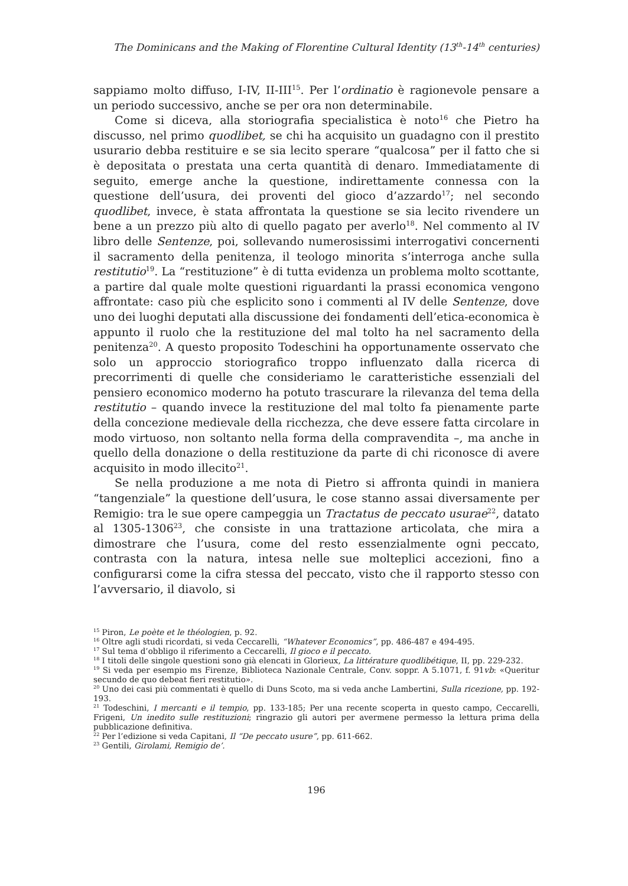The Dominicans and the Making of Florentine Cultural Identity (13<sup>th</sup>-14<sup>th</sup> centuries)
sappiamo molto diffuso, I-IV, II-III<sup>15</sup>. Per l’ordinatio è ragionevole pensare a un periodo successivo, anche se per ora non determinabile.
Come si diceva, alla storiografia specialistica è noto<sup>16</sup> che Pietro ha discusso, nel primo quodlibet, se chi ha acquisito un guadagno con il prestito usurario debba restituire e se sia lecito sperare “qualcosa” per il fatto che si è depositata o prestata una certa quantità di denaro. Immediatamente di seguito, emerge anche la questione, indirettamente connessa con la questione dell’usura, dei proventi del gioco d’azzardo<sup>17</sup>; nel secondo quodlibet, invece, è stata affrontata la questione se sia lecito rivendere un bene a un prezzo più alto di quello pagato per averlo<sup>18</sup>. Nel commento al IV libro delle Sentenze, poi, sollevando numerosissimi interrogativi concernenti il sacramento della penitenza, il teologo minorita s’interroga anche sulla restitutio<sup>19</sup>. La “restituzione” è di tutta evidenza un problema molto scottante, a partire dal quale molte questioni riguardanti la prassi economica vengono affrontate: caso più che esplicito sono i commenti al IV delle Sentenze, dove uno dei luoghi deputati alla discussione dei fondamenti dell’etica-economica è appunto il ruolo che la restituzione del mal tolto ha nel sacramento della penitenza<sup>20</sup>. A questo proposito Todeschini ha opportunamente osservato che solo un approccio storiografico troppo influenzato dalla ricerca di precorrimenti di quelle che consideriamo le caratteristiche essenziali del pensiero economico moderno ha potuto trascurare la rilevanza del tema della restitutio – quando invece la restituzione del mal tolto fa pienamente parte della concezione medievale della ricchezza, che deve essere fatta circolare in modo virtuoso, non soltanto nella forma della compravendita –, ma anche in quello della donazione o della restituzione da parte di chi riconosce di avere acquisito in modo illecito<sup>21</sup>.
Se nella produzione a me nota di Pietro si affronta quindi in maniera “tangenziale” la questione dell’usura, le cose stanno assai diversamente per Remigio: tra le sue opere campeggia un Tractatus de peccato usurae<sup>22</sup>, datato al 1305-1306<sup>23</sup>, che consiste in una trattazione articolata, che mira a dimostrare che l’usura, come del resto essenzialmente ogni peccato, contrasta con la natura, intesa nelle sue molteplici accezioni, fino a configurarsi come la cifra stessa del peccato, visto che il rapporto stesso con l’avversario, il diavolo, si
<sup>15</sup> Piron, Le poète et le théologien, p. 92.
<sup>16</sup> Oltre agli studi ricordati, si veda Ceccarelli, “Whatever Economics”, pp. 486-487 e 494-495.
<sup>17</sup> Sul tema d’obbligo il riferimento a Ceccarelli, Il gioco e il peccato.
<sup>18</sup> I titoli delle singole questioni sono già elencati in Glorieux, La littérature quodlibétique, II, pp. 229-232.
<sup>19</sup> Si veda per esempio ms Firenze, Biblioteca Nazionale Centrale, Conv. soppr. A 5.1071, f. 91vb: «Queritur secundo de quo debeat fieri restitutio».
<sup>20</sup> Uno dei casi più commentati è quello di Duns Scoto, ma si veda anche Lambertini, Sulla ricezione, pp. 192-193.
<sup>21</sup> Todeschini, I mercanti e il tempio, pp. 133-185; Per una recente scoperta in questo campo, Ceccarelli, Frigeni, Un inedito sulle restituzioni; ringrazio gli autori per avermene permesso la lettura prima della pubblicazione definitiva.
<sup>22</sup> Per l’edizione si veda Capitani, Il “De peccato usure”, pp. 611-662.
<sup>23</sup> Gentili, Girolami, Remigio de’.
196